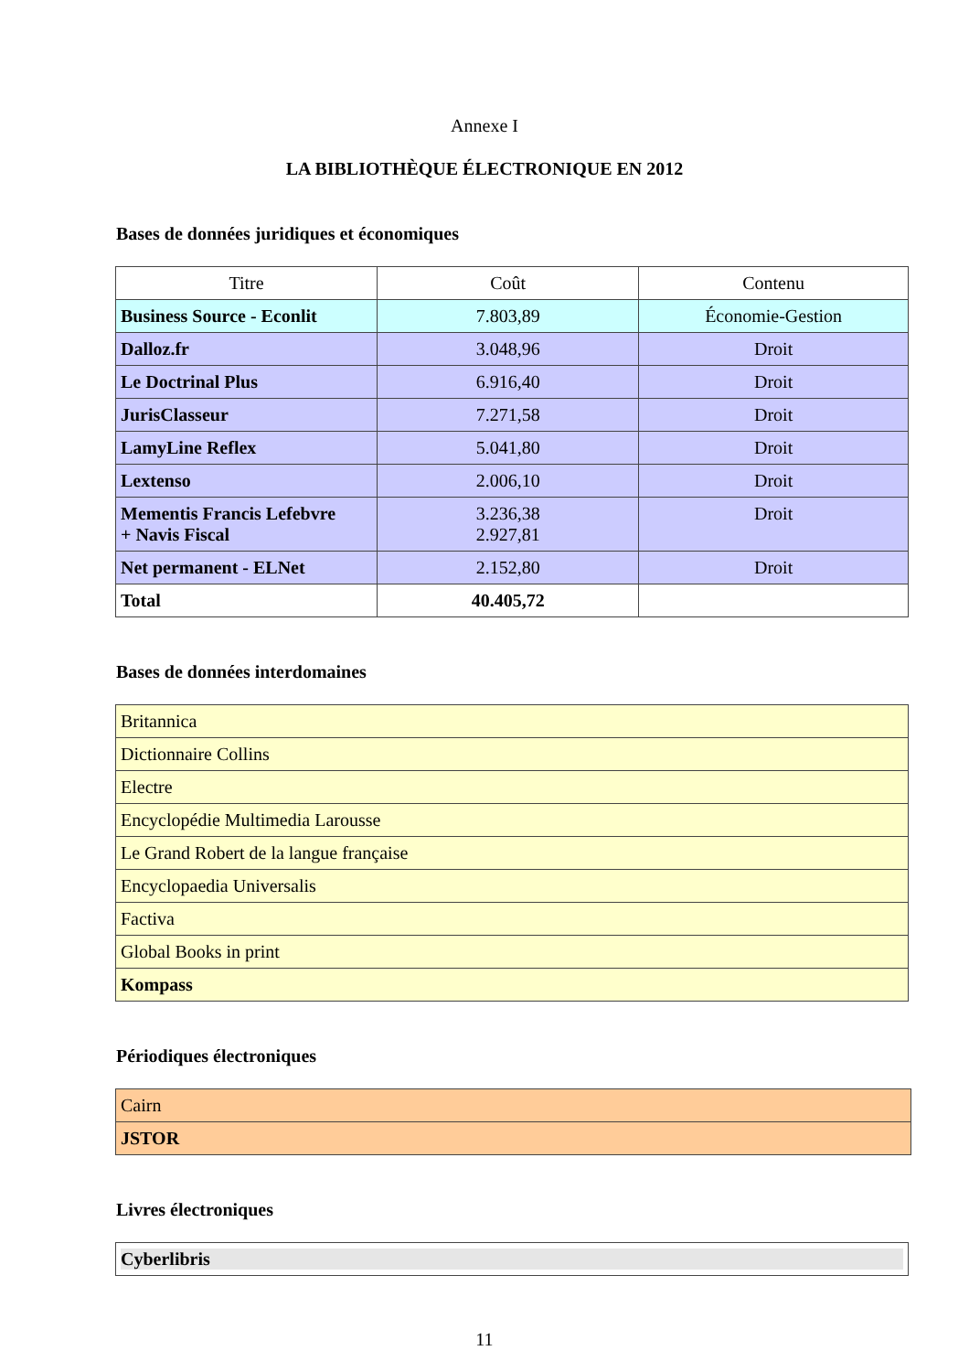Annexe I
LA BIBLIOTHÈQUE ÉLECTRONIQUE EN 2012
Bases de données juridiques et économiques
| Titre | Coût | Contenu |
| --- | --- | --- |
| Business Source - Econlit | 7.803,89 | Économie-Gestion |
| Dalloz.fr | 3.048,96 | Droit |
| Le Doctrinal Plus | 6.916,40 | Droit |
| JurisClasseur | 7.271,58 | Droit |
| LamyLine Reflex | 5.041,80 | Droit |
| Lextenso | 2.006,10 | Droit |
| Mementis Francis Lefebvre + Navis Fiscal | 3.236,38 2.927,81 | Droit |
| Net permanent - ELNet | 2.152,80 | Droit |
| Total | 40.405,72 | |
Bases de données interdomaines
| Britannica |
| Dictionnaire Collins |
| Electre |
| Encyclopédie Multimedia Larousse |
| Le Grand Robert de la langue française |
| Encyclopaedia Universalis |
| Factiva |
| Global Books in print |
| Kompass |
Périodiques électroniques
| Cairn |
| JSTOR |
Livres électroniques
| Cyberlibris |
11